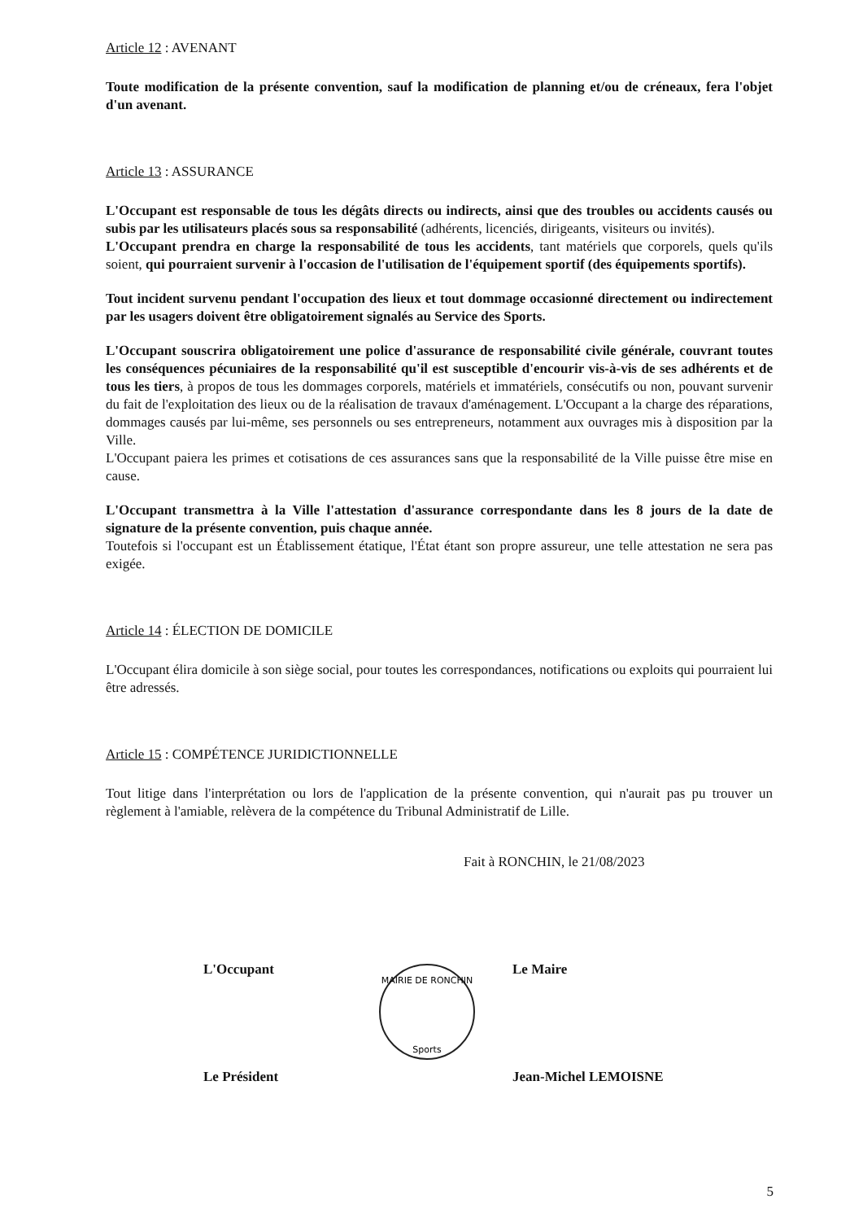Article 12 : AVENANT
Toute modification de la présente convention, sauf la modification de planning et/ou de créneaux, fera l'objet d'un avenant.
Article 13 : ASSURANCE
L'Occupant est responsable de tous les dégâts directs ou indirects, ainsi que des troubles ou accidents causés ou subis par les utilisateurs placés sous sa responsabilité (adhérents, licenciés, dirigeants, visiteurs ou invités).
L'Occupant prendra en charge la responsabilité de tous les accidents, tant matériels que corporels, quels qu'ils soient, qui pourraient survenir à l'occasion de l'utilisation de l'équipement sportif (des équipements sportifs).
Tout incident survenu pendant l'occupation des lieux et tout dommage occasionné directement ou indirectement par les usagers doivent être obligatoirement signalés au Service des Sports.
L'Occupant souscrira obligatoirement une police d'assurance de responsabilité civile générale, couvrant toutes les conséquences pécuniaires de la responsabilité qu'il est susceptible d'encourir vis-à-vis de ses adhérents et de tous les tiers, à propos de tous les dommages corporels, matériels et immatériels, consécutifs ou non, pouvant survenir du fait de l'exploitation des lieux ou de la réalisation de travaux d'aménagement. L'Occupant a la charge des réparations, dommages causés par lui-même, ses personnels ou ses entrepreneurs, notamment aux ouvrages mis à disposition par la Ville.
L'Occupant paiera les primes et cotisations de ces assurances sans que la responsabilité de la Ville puisse être mise en cause.
L'Occupant transmettra à la Ville l'attestation d'assurance correspondante dans les 8 jours de la date de signature de la présente convention, puis chaque année.
Toutefois si l'occupant est un Établissement étatique, l'État étant son propre assureur, une telle attestation ne sera pas exigée.
Article 14 : ÉLECTION DE DOMICILE
L'Occupant élira domicile à son siège social, pour toutes les correspondances, notifications ou exploits qui pourraient lui être adressés.
Article 15 : COMPÉTENCE JURIDICTIONNELLE
Tout litige dans l'interprétation ou lors de l'application de la présente convention, qui n'aurait pas pu trouver un règlement à l'amiable, relèvera de la compétence du Tribunal Administratif de Lille.
Fait à RONCHIN, le 21/08/2023
L'Occupant Le Maire
MAIRIE DE RONCHIN
Sports
Le Président Jean-Michel LEMOISNE
5